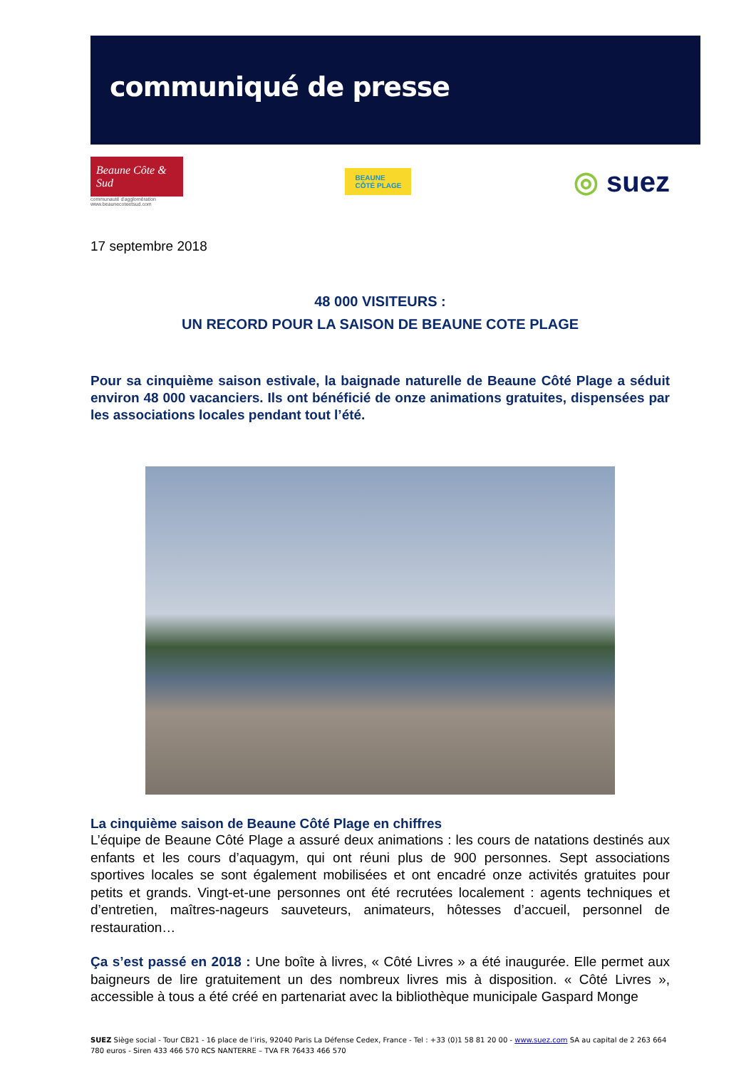communiqué de presse
Beaune Côte & Sud
communauté d'agglomération
www.beaunecoteetsud.com
BEAUNE
CÔTÉ PLAGE
◎ suez
17 septembre 2018
48 000 VISITEURS :
UN RECORD POUR LA SAISON DE BEAUNE COTE PLAGE
Pour sa cinquième saison estivale, la baignade naturelle de Beaune Côté Plage a séduit environ 48 000 vacanciers. Ils ont bénéficié de onze animations gratuites, dispensées par les associations locales pendant tout l’été.
La cinquième saison de Beaune Côté Plage en chiffres
L’équipe de Beaune Côté Plage a assuré deux animations : les cours de natations destinés aux enfants et les cours d’aquagym, qui ont réuni plus de 900 personnes. Sept associations sportives locales se sont également mobilisées et ont encadré onze activités gratuites pour petits et grands. Vingt-et-une personnes ont été recrutées localement : agents techniques et d’entretien, maîtres-nageurs sauveteurs, animateurs, hôtesses d’accueil, personnel de restauration…
Ça s’est passé en 2018 : Une boîte à livres, « Côté Livres » a été inaugurée. Elle permet aux baigneurs de lire gratuitement un des nombreux livres mis à disposition. « Côté Livres », accessible à tous a été créé en partenariat avec la bibliothèque municipale Gaspard Monge
SUEZ Siège social - Tour CB21 - 16 place de l’iris, 92040 Paris La Défense Cedex, France - Tel : +33 (0)1 58 81 20 00 - www.suez.com SA au capital de 2 263 664 780 euros - Siren 433 466 570 RCS NANTERRE – TVA FR 76433 466 570